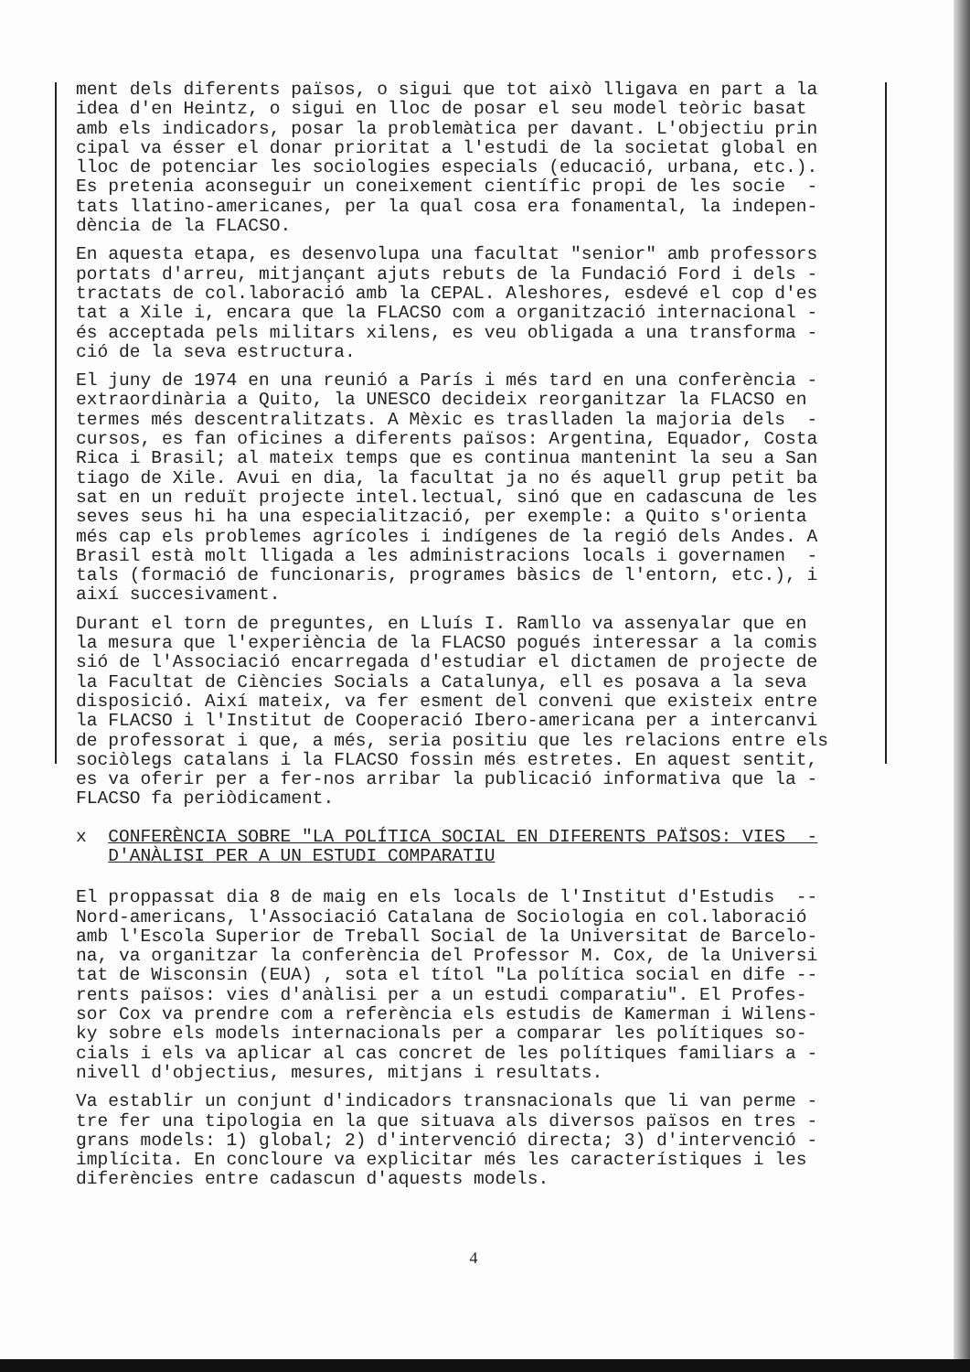ment dels diferents països, o sigui que tot això lligava en part a la idea d'en Heintz, o sigui en lloc de posar el seu model teòric basat amb els indicadors, posar la problemàtica per davant. L'objectiu prin cipal va ésser el donar prioritat a l'estudi de la societat global en lloc de potenciar les sociologies especials (educació, urbana, etc.). Es pretenia aconseguir un coneixement científic propi de les socie - tats llatino-americanes, per la qual cosa era fonamental, la indepen- dència de la FLACSO.
En aquesta etapa, es desenvolupa una facultat "senior" amb professors portats d'arreu, mitjançant ajuts rebuts de la Fundació Ford i dels - tractats de col.laboració amb la CEPAL. Aleshores, esdevé el cop d'es tat a Xile i, encara que la FLACSO com a organització internacional - és acceptada pels militars xilens, es veu obligada a una transforma - ció de la seva estructura.
El juny de 1974 en una reunió a París i més tard en una conferència - extraordinària a Quito, la UNESCO decideix reorganitzar la FLACSO en termes més descentralitzats. A Mèxic es traslladen la majoria dels - cursos, es fan oficines a diferents països: Argentina, Equador, Costa Rica i Brasil; al mateix temps que es continua mantenint la seu a San tiago de Xile. Avui en dia, la facultat ja no és aquell grup petit ba sat en un reduït projecte intel.lectual, sinó que en cadascuna de les seves seus hi ha una especialització, per exemple: a Quito s'orienta més cap els problemes agrícoles i indígenes de la regió dels Andes. A Brasil està molt lligada a les administracions locals i governamen - tals (formació de funcionaris, programes bàsics de l'entorn, etc.), i així succesivament.
Durant el torn de preguntes, en Lluís I. Ramllo va assenyalar que en la mesura que l'experiència de la FLACSO pogués interessar a la comis sió de l'Associació encarregada d'estudiar el dictamen de projecte de la Facultat de Ciències Socials a Catalunya, ell es posava a la seva disposició. Així mateix, va fer esment del conveni que existeix entre la FLACSO i l'Institut de Cooperació Ibero-americana per a intercanvi de professorat i que, a més, seria positiu que les relacions entre els sociòlegs catalans i la FLACSO fossin més estretes. En aquest sentit, es va oferir per a fer-nos arribar la publicació informativa que la - FLACSO fa periòdicament.
x CONFERÈNCIA SOBRE "LA POLÍTICA SOCIAL EN DIFERENTS PAÏSOS: VIES - D'ANÀLISI PER A UN ESTUDI COMPARATIU
El proppassat dia 8 de maig en els locals de l'Institut d'Estudis -- Nord-americans, l'Associació Catalana de Sociologia en col.laboració amb l'Escola Superior de Treball Social de la Universitat de Barcelo- na, va organitzar la conferència del Professor M. Cox, de la Universi tat de Wisconsin (EUA) , sota el títol "La política social en dife -- rents països: vies d'anàlisi per a un estudi comparatiu". El Profes- sor Cox va prendre com a referència els estudis de Kamerman i Wilens- ky sobre els models internacionals per a comparar les polítiques so- cials i els va aplicar al cas concret de les polítiques familiars a - nivell d'objectius, mesures, mitjans i resultats.
Va establir un conjunt d'indicadors transnacionals que li van perme - tre fer una tipologia en la que situava als diversos països en tres - grans models: 1) global; 2) d'intervenció directa; 3) d'intervenció - implícita. En concloure va explicitar més les característiques i les diferències entre cadascun d'aquests models.
4